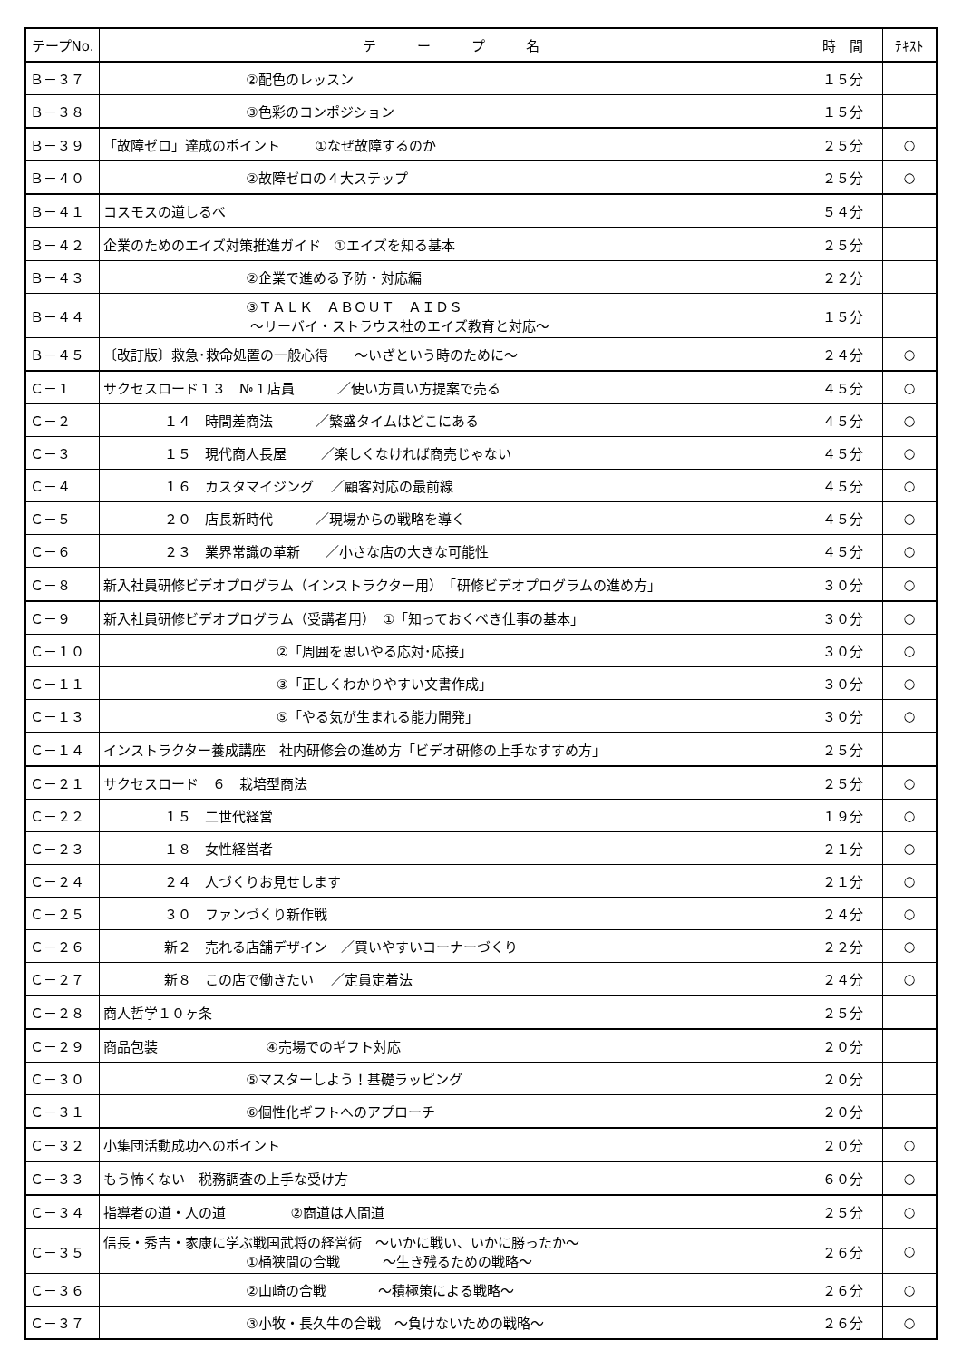| テープNo. | テ ー プ 名 | 時 間 | ﾃｷｽﾄ |
| --- | --- | --- | --- |
| Ｂ－３７ | ②配色のレッスン | １５分 | |
| Ｂ－３８ | ③色彩のコンポジション | １５分 | |
| Ｂ－３９ | 「故障ゼロ」達成のポイント ①なぜ故障するのか | ２５分 | ○ |
| Ｂ－４０ | ②故障ゼロの４大ステップ | ２５分 | ○ |
| Ｂ－４１ | コスモスの道しるべ | ５４分 | |
| Ｂ－４２ | 企業のためのエイズ対策推進ガイド ①エイズを知る基本 | ２５分 | |
| Ｂ－４３ | ②企業で進める予防・対応編 | ２２分 | |
| Ｂ－４４ | ③ＴＡＬＫ ＡＢＯＵＴ ＡＩＤＳ ～リーバイ・ストラウス社のエイズ教育と対応～ | １５分 | |
| Ｂ－４５ | 〔改訂版〕救急･救命処置の一般心得 ～いざという時のために～ | ２４分 | ○ |
| Ｃ－１ | サクセスロード１３ №１店員 ／使い方買い方提案で売る | ４５分 | ○ |
| Ｃ－２ | １４ 時間差商法 ／繁盛タイムはどこにある | ４５分 | ○ |
| Ｃ－３ | １５ 現代商人長屋 ／楽しくなければ商売じゃない | ４５分 | ○ |
| Ｃ－４ | １６ カスタマイジング ／顧客対応の最前線 | ４５分 | ○ |
| Ｃ－５ | ２０ 店長新時代 ／現場からの戦略を導く | ４５分 | ○ |
| Ｃ－６ | ２３ 業界常識の革新 ／小さな店の大きな可能性 | ４５分 | ○ |
| Ｃ－８ | 新入社員研修ビデオプログラム（インストラクター用） 「研修ビデオプログラムの進め方」 | ３０分 | ○ |
| Ｃ－９ | 新入社員研修ビデオプログラム（受講者用） ①「知っておくべき仕事の基本」 | ３０分 | ○ |
| Ｃ－１０ | ②「周囲を思いやる応対･応接」 | ３０分 | ○ |
| Ｃ－１１ | ③「正しくわかりやすい文書作成」 | ３０分 | ○ |
| Ｃ－１３ | ⑤「やる気が生まれる能力開発」 | ３０分 | ○ |
| Ｃ－１４ | インストラクター養成講座 社内研修会の進め方「ビデオ研修の上手なすすめ方」 | ２５分 | |
| Ｃ－２１ | サクセスロード ６ 栽培型商法 | ２５分 | ○ |
| Ｃ－２２ | １５ 二世代経営 | １９分 | ○ |
| Ｃ－２３ | １８ 女性経営者 | ２１分 | ○ |
| Ｃ－２４ | ２４ 人づくりお見せします | ２１分 | ○ |
| Ｃ－２５ | ３０ ファンづくり新作戦 | ２４分 | ○ |
| Ｃ－２６ | 新２ 売れる店舗デザイン ／買いやすいコーナーづくり | ２２分 | ○ |
| Ｃ－２７ | 新８ この店で働きたい ／定員定着法 | ２４分 | ○ |
| Ｃ－２８ | 商人哲学１０ヶ条 | ２５分 | |
| Ｃ－２９ | 商品包装 ④売場でのギフト対応 | ２０分 | |
| Ｃ－３０ | ⑤マスターしよう！基礎ラッピング | ２０分 | |
| Ｃ－３１ | ⑥個性化ギフトへのアプローチ | ２０分 | |
| Ｃ－３２ | 小集団活動成功へのポイント | ２０分 | ○ |
| Ｃ－３３ | もう怖くない 税務調査の上手な受け方 | ６０分 | ○ |
| Ｃ－３４ | 指導者の道・人の道 ②商道は人間道 | ２５分 | ○ |
| Ｃ－３５ | 信長・秀吉・家康に学ぶ戦国武将の経営術 ～いかに戦い、いかに勝ったか～ ①桶狭間の合戦 ～生き残るための戦略～ | ２６分 | ○ |
| Ｃ－３６ | ②山崎の合戦 ～積極策による戦略～ | ２６分 | ○ |
| Ｃ－３７ | ③小牧・長久牛の合戦 ～負けないための戦略～ | ２６分 | ○ |